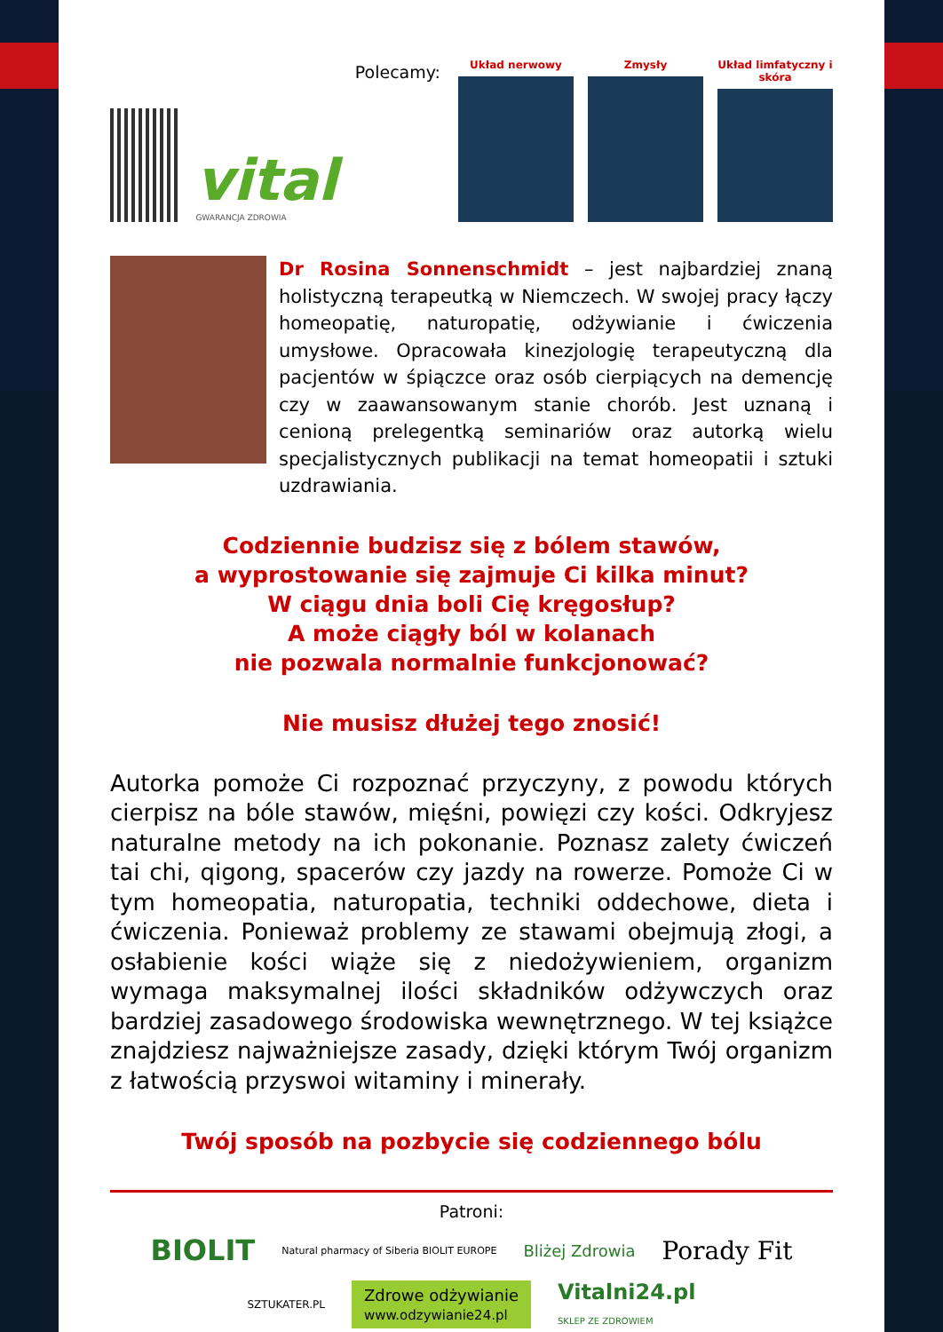vital
GWARANCJA ZDROWIA
Polecamy:
Układ nerwowy
Zmysły
Układ limfatyczny i skóra
Dr Rosina Sonnenschmidt – jest najbardziej znaną holistyczną terapeutką w Niemczech. W swojej pracy łączy homeopatię, naturopatię, odżywianie i ćwiczenia umysłowe. Opracowała kinezjologię terapeutyczną dla pacjentów w śpiączce oraz osób cierpiących na demencję czy w zaawansowanym stanie chorób. Jest uznaną i cenioną prelegentką seminariów oraz autorką wielu specjalistycznych publikacji na temat homeopatii i sztuki uzdrawiania.
Codziennie budzisz się z bólem stawów,
a wyprostowanie się zajmuje Ci kilka minut?
W ciągu dnia boli Cię kręgosłup?
A może ciągły ból w kolanach
nie pozwala normalnie funkcjonować?
Nie musisz dłużej tego znosić!
Autorka pomoże Ci rozpoznać przyczyny, z powodu których cierpisz na bóle stawów, mięśni, powięzi czy kości. Odkryjesz naturalne metody na ich pokonanie. Poznasz zalety ćwiczeń tai chi, qigong, spacerów czy jazdy na rowerze. Pomoże Ci w tym homeopatia, naturopatia, techniki oddechowe, dieta i ćwiczenia. Ponieważ problemy ze stawami obejmują złogi, a osłabienie kości wiąże się z niedożywieniem, organizm wymaga maksymalnej ilości składników odżywczych oraz bardziej zasadowego środowiska wewnętrznego. W tej książce znajdziesz najważniejsze zasady, dzięki którym Twój organizm z łatwością przyswoi witaminy i minerały.
Twój sposób na pozbycie się codziennego bólu
Patroni:
BIOLIT Natural pharmacy of Siberia BIOLIT EUROPE Bliżej Zdrowia Porady Fit
SZTUKATER.PL Zdrowe odżywianie
www.odzywianie24.pl Vitalni24.pl
SKLEP ZE ZDROWIEM